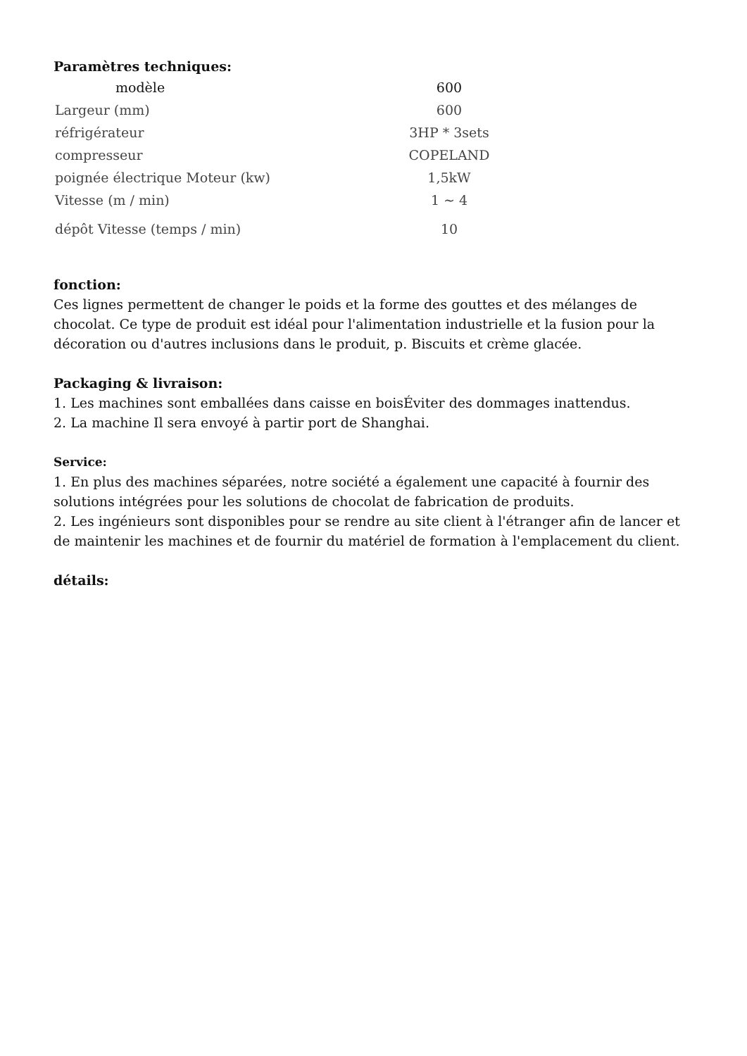Paramètres techniques:
| modèle | 600 |
| Largeur (mm) | 600 |
| réfrigérateur | 3HP * 3sets |
| compresseur | COPELAND |
| poignée électrique Moteur (kw) | 1,5kW |
| Vitesse (m / min) | 1 ~ 4 |
| dépôt Vitesse (temps / min) | 10 |
fonction:
Ces lignes permettent de changer le poids et la forme des gouttes et des mélanges de chocolat. Ce type de produit est idéal pour l'alimentation industrielle et la fusion pour la décoration ou d'autres inclusions dans le produit, p. Biscuits et crème glacée.
Packaging & livraison:
1. Les machines sont emballées dans caisse en boisÉviter des dommages inattendus.
2. La machine Il sera envoyé à partir port de Shanghai.
Service:
1. En plus des machines séparées, notre société a également une capacité à fournir des solutions intégrées pour les solutions de chocolat de fabrication de produits.
2. Les ingénieurs sont disponibles pour se rendre au site client à l'étranger afin de lancer et de maintenir les machines et de fournir du matériel de formation à l'emplacement du client.
détails: